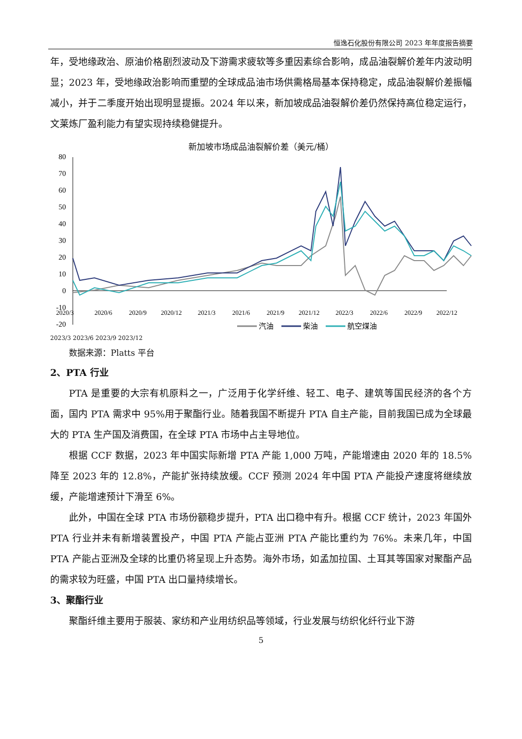恒逸石化股份有限公司 2023 年年度报告摘要
年，受地缘政治、原油价格剧烈波动及下游需求疲软等多重因素综合影响，成品油裂解价差年内波动明显；2023 年，受地缘政治影响而重塑的全球成品油市场供需格局基本保持稳定，成品油裂解价差振幅减小，并于二季度开始出现明显提振。2024 年以来，新加坡成品油裂解价差仍然保持高位稳定运行，文莱炼厂盈利能力有望实现持续稳健提升。
新加坡市场成品油裂解价差（美元/桶）
80
70
60
50
40
30
20
10
0
-10
-20
2020/3
2020/6
2020/9
2020/12
2021/3
2021/6
2021/9
2021/12
2022/3
2022/6
2022/9
2022/12
汽油
柴油
航空煤油
2023/3 2023/6 2023/9 2023/12
数据来源：Platts 平台
2、PTA 行业
PTA 是重要的大宗有机原料之一，广泛用于化学纤维、轻工、电子、建筑等国民经济的各个方面，国内 PTA 需求中 95%用于聚酯行业。随着我国不断提升 PTA 自主产能，目前我国已成为全球最大的 PTA 生产国及消费国，在全球 PTA 市场中占主导地位。
根据 CCF 数据，2023 年中国实际新增 PTA 产能 1,000 万吨，产能增速由 2020 年的 18.5%降至 2023 年的 12.8%，产能扩张持续放缓。CCF 预测 2024 年中国 PTA 产能投产速度将继续放缓，产能增速预计下滑至 6%。
此外，中国在全球 PTA 市场份额稳步提升，PTA 出口稳中有升。根据 CCF 统计，2023 年国外 PTA 行业并未有新增装置投产，中国 PTA 产能占亚洲 PTA 产能比重约为 76%。未来几年，中国 PTA 产能占亚洲及全球的比重仍将呈现上升态势。海外市场，如孟加拉国、土耳其等国家对聚酯产品的需求较为旺盛，中国 PTA 出口量持续增长。
3、聚酯行业
聚酯纤维主要用于服装、家纺和产业用纺织品等领域，行业发展与纺织化纤行业下游
5